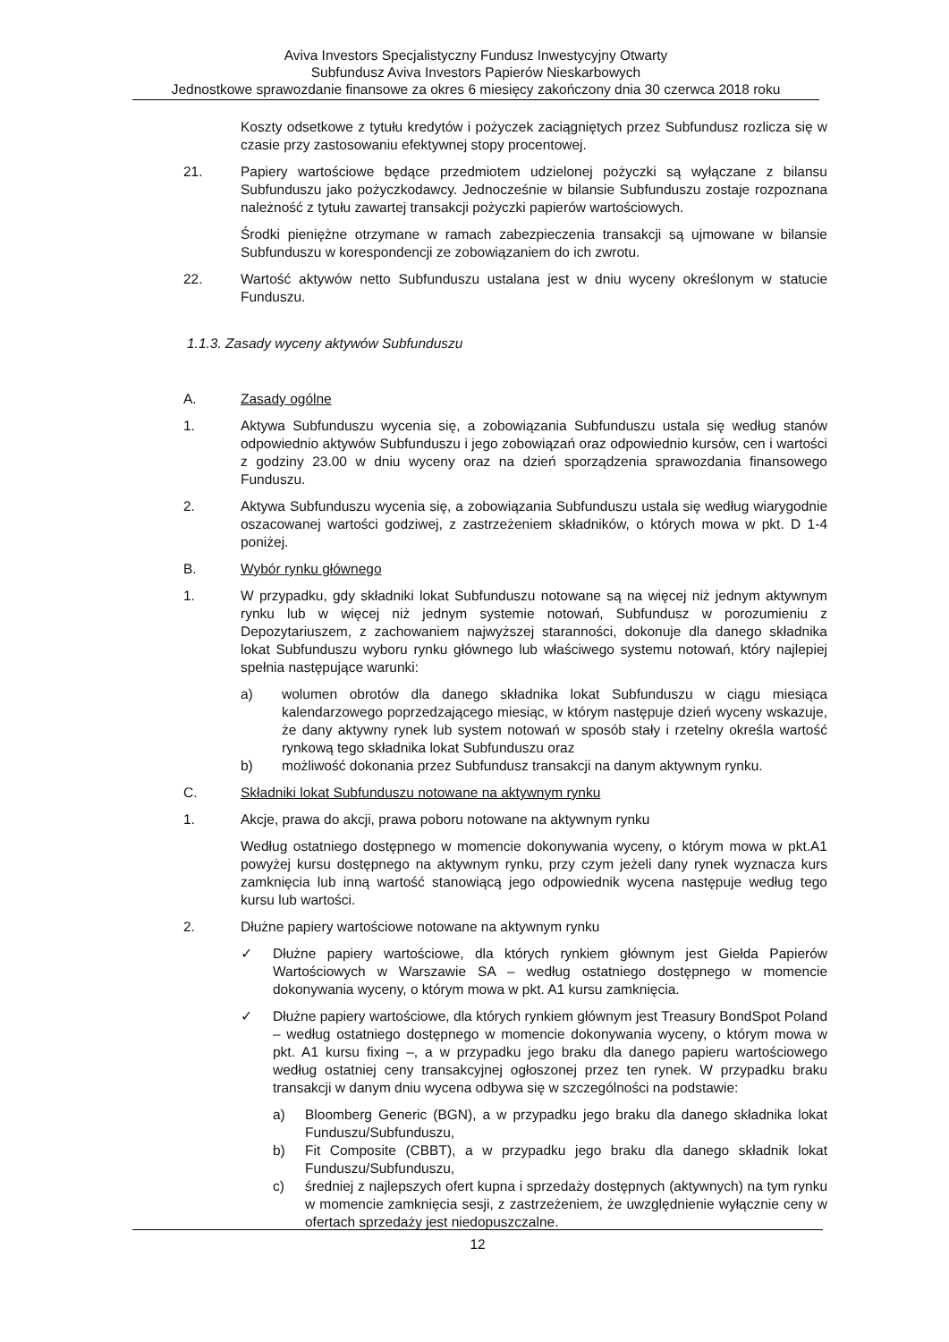Aviva Investors Specjalistyczny Fundusz Inwestycyjny Otwarty
Subfundusz Aviva Investors Papierów Nieskarbowych
Jednostkowe sprawozdanie finansowe za okres 6 miesięcy zakończony dnia 30 czerwca 2018 roku
Koszty odsetkowe z tytułu kredytów i pożyczek zaciągniętych przez Subfundusz rozlicza się w czasie przy zastosowaniu efektywnej stopy procentowej.
21. Papiery wartościowe będące przedmiotem udzielonej pożyczki są wyłączane z bilansu Subfunduszu jako pożyczkodawcy. Jednocześnie w bilansie Subfunduszu zostaje rozpoznana należność z tytułu zawartej transakcji pożyczki papierów wartościowych.
Środki pieniężne otrzymane w ramach zabezpieczenia transakcji są ujmowane w bilansie Subfunduszu w korespondencji ze zobowiązaniem do ich zwrotu.
22. Wartość aktywów netto Subfunduszu ustalana jest w dniu wyceny określonym w statucie Funduszu.
1.1.3. Zasady wyceny aktywów Subfunduszu
A. Zasady ogólne
1. Aktywa Subfunduszu wycenia się, a zobowiązania Subfunduszu ustala się według stanów odpowiednio aktywów Subfunduszu i jego zobowiązań oraz odpowiednio kursów, cen i wartości z godziny 23.00 w dniu wyceny oraz na dzień sporządzenia sprawozdania finansowego Funduszu.
2. Aktywa Subfunduszu wycenia się, a zobowiązania Subfunduszu ustala się według wiarygodnie oszacowanej wartości godziwej, z zastrzeżeniem składników, o których mowa w pkt. D 1-4 poniżej.
B. Wybór rynku głównego
1. W przypadku, gdy składniki lokat Subfunduszu notowane są na więcej niż jednym aktywnym rynku lub w więcej niż jednym systemie notowań, Subfundusz w porozumieniu z Depozytariuszem, z zachowaniem najwyższej staranności, dokonuje dla danego składnika lokat Subfunduszu wyboru rynku głównego lub właściwego systemu notowań, który najlepiej spełnia następujące warunki:
a) wolumen obrotów dla danego składnika lokat Subfunduszu w ciągu miesiąca kalendarzowego poprzedzającego miesiąc, w którym następuje dzień wyceny wskazuje, że dany aktywny rynek lub system notowań w sposób stały i rzetelny określa wartość rynkową tego składnika lokat Subfunduszu oraz
b) możliwość dokonania przez Subfundusz transakcji na danym aktywnym rynku.
C. Składniki lokat Subfunduszu notowane na aktywnym rynku
1. Akcje, prawa do akcji, prawa poboru notowane na aktywnym rynku
Według ostatniego dostępnego w momencie dokonywania wyceny, o którym mowa w pkt.A1 powyżej kursu dostępnego na aktywnym rynku, przy czym jeżeli dany rynek wyznacza kurs zamknięcia lub inną wartość stanowiącą jego odpowiednik wycena następuje według tego kursu lub wartości.
2. Dłużne papiery wartościowe notowane na aktywnym rynku
✓ Dłużne papiery wartościowe, dla których rynkiem głównym jest Giełda Papierów Wartościowych w Warszawie SA – według ostatniego dostępnego w momencie dokonywania wyceny, o którym mowa w pkt. A1 kursu zamknięcia.
✓ Dłużne papiery wartościowe, dla których rynkiem głównym jest Treasury BondSpot Poland – według ostatniego dostępnego w momencie dokonywania wyceny, o którym mowa w pkt. A1 kursu fixing –, a w przypadku jego braku dla danego papieru wartościowego według ostatniej ceny transakcyjnej ogłoszonej przez ten rynek. W przypadku braku transakcji w danym dniu wycena odbywa się w szczególności na podstawie:
a) Bloomberg Generic (BGN), a w przypadku jego braku dla danego składnika lokat Funduszu/Subfunduszu,
b) Fit Composite (CBBT), a w przypadku jego braku dla danego składnik lokat Funduszu/Subfunduszu,
c) średniej z najlepszych ofert kupna i sprzedaży dostępnych (aktywnych) na tym rynku w momencie zamknięcia sesji, z zastrzeżeniem, że uwzględnienie wyłącznie ceny w ofertach sprzedaży jest niedopuszczalne.
12